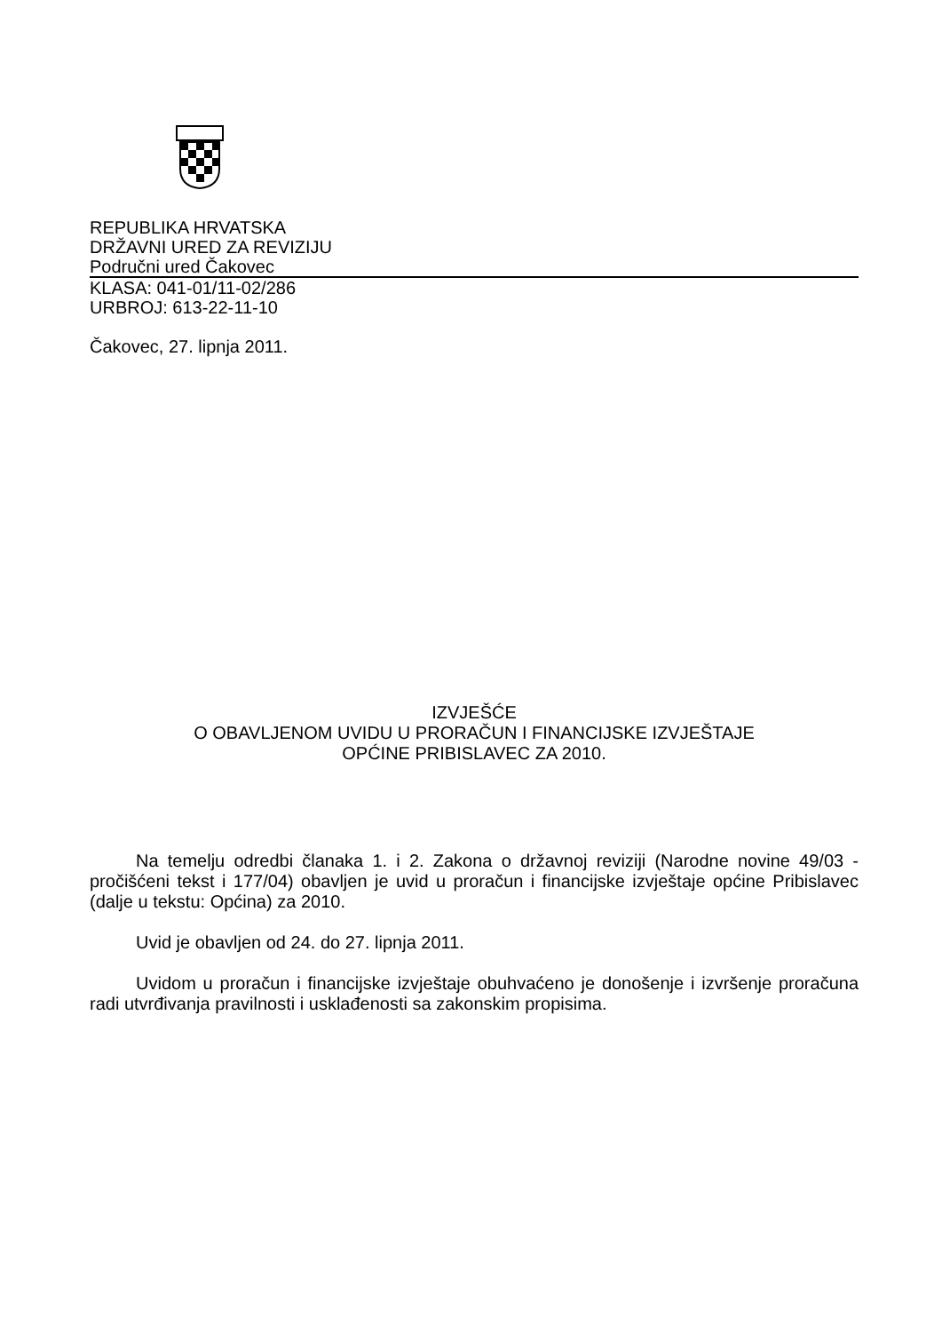REPUBLIKA HRVATSKA
DRŽAVNI URED ZA REVIZIJU
Područni ured Čakovec
KLASA: 041-01/11-02/286
URBROJ: 613-22-11-10
Čakovec, 27. lipnja 2011.
IZVJEŠĆE
O OBAVLJENOM UVIDU U PRORAČUN I FINANCIJSKE IZVJEŠTAJE
OPĆINE PRIBISLAVEC ZA 2010.
Na temelju odredbi članaka 1. i 2. Zakona o državnoj reviziji (Narodne novine 49/03 - pročišćeni tekst i 177/04) obavljen je uvid u proračun i financijske izvještaje općine Pribislavec (dalje u tekstu: Općina) za 2010.
Uvid je obavljen od 24. do 27. lipnja 2011.
Uvidom u proračun i financijske izvještaje obuhvaćeno je donošenje i izvršenje proračuna radi utvrđivanja pravilnosti i usklađenosti sa zakonskim propisima.